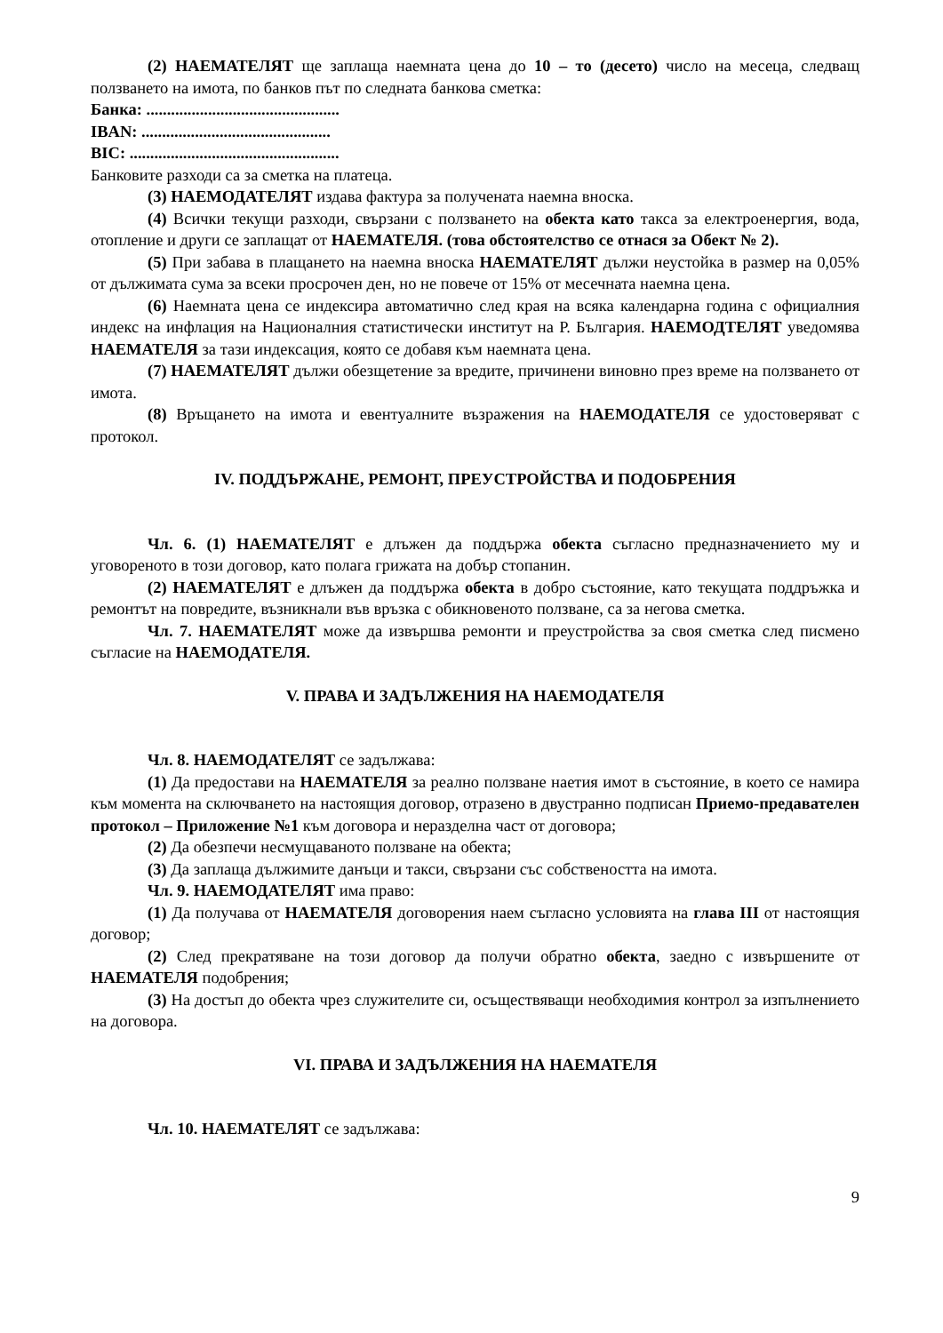(2) НАЕМАТЕЛЯТ ще заплаща наемната цена до 10 – то (десето) число на месеца, следващ ползването на имота, по банков път по следната банкова сметка:
Банка: ...............................................
IBAN: ..............................................
BIC: ...................................................
Банковите разходи са за сметка на платеца.
(3) НАЕМОДАТЕЛЯТ издава фактура за получената наемна вноска.
(4) Всички текущи разходи, свързани с ползването на обекта като такса за електроенергия, вода, отопление и други се заплащат от НАЕМАТЕЛЯ. (това обстоятелство се отнася за Обект № 2).
(5) При забава в плащането на наемна вноска НАЕМАТЕЛЯТ дължи неустойка в размер на 0,05% от дължимата сума за всеки просрочен ден, но не повече от 15% от месечната наемна цена.
(6) Наемната цена се индексира автоматично след края на всяка календарна година с официалния индекс на инфлация на Националния статистически институт на Р. България. НАЕМОДТЕЛЯТ уведомява НАЕМАТЕЛЯ за тази индексация, която се добавя към наемната цена.
(7) НАЕМАТЕЛЯТ дължи обезщетение за вредите, причинени виновно през време на ползването от имота.
(8) Връщането на имота и евентуалните възражения на НАЕМОДАТЕЛЯ се удостоверяват с протокол.
IV. ПОДДЪРЖАНЕ, РЕМОНТ, ПРЕУСТРОЙСТВА И ПОДОБРЕНИЯ
Чл. 6. (1) НАЕМАТЕЛЯТ е длъжен да поддържа обекта съгласно предназначението му и уговореното в този договор, като полага грижата на добър стопанин.
(2) НАЕМАТЕЛЯТ е длъжен да поддържа обекта в добро състояние, като текущата поддръжка и ремонтът на повредите, възникнали във връзка с обикновеното ползване, са за негова сметка.
Чл. 7. НАЕМАТЕЛЯТ може да извършва ремонти и преустройства за своя сметка след писмено съгласие на НАЕМОДАТЕЛЯ.
V. ПРАВА И ЗАДЪЛЖЕНИЯ НА НАЕМОДАТЕЛЯ
Чл. 8. НАЕМОДАТЕЛЯТ се задължава:
(1) Да предостави на НАЕМАТЕЛЯ за реално ползване наетия имот в състояние, в което се намира към момента на сключването на настоящия договор, отразено в двустранно подписан Приемо-предавателен протокол – Приложение №1 към договора и неразделна част от договора;
(2) Да обезпечи несмущаваното ползване на обекта;
(3) Да заплаща дължимите данъци и такси, свързани със собствеността на имота.
Чл. 9. НАЕМОДАТЕЛЯТ има право:
(1) Да получава от НАЕМАТЕЛЯ договорения наем съгласно условията на глава III от настоящия договор;
(2) След прекратяване на този договор да получи обратно обекта, заедно с извършените от НАЕМАТЕЛЯ подобрения;
(3) На достъп до обекта чрез служителите си, осъществяващи необходимия контрол за изпълнението на договора.
VI. ПРАВА И ЗАДЪЛЖЕНИЯ НА НАЕМАТЕЛЯ
Чл. 10. НАЕМАТЕЛЯТ се задължава:
9